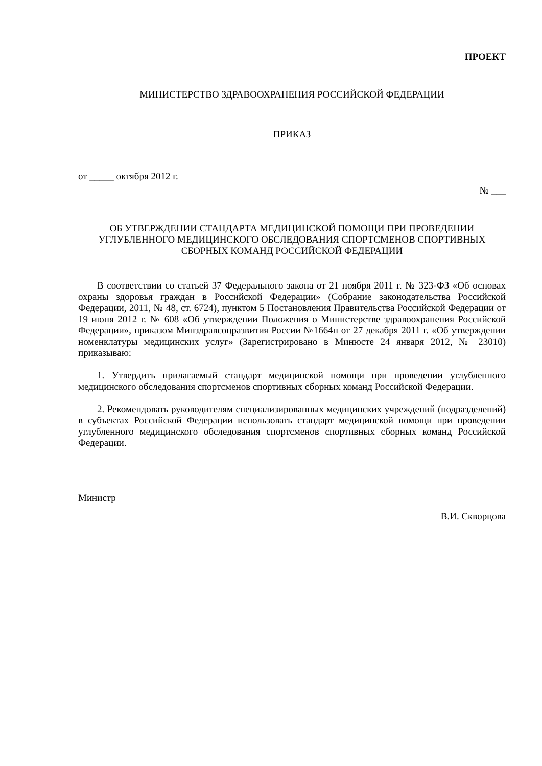ПРОЕКТ
МИНИСТЕРСТВО ЗДРАВООХРАНЕНИЯ РОССИЙСКОЙ ФЕДЕРАЦИИ
ПРИКАЗ
от _____ октября 2012 г.
№ ___
ОБ УТВЕРЖДЕНИИ СТАНДАРТА МЕДИЦИНСКОЙ ПОМОЩИ ПРИ ПРОВЕДЕНИИ УГЛУБЛЕННОГО МЕДИЦИНСКОГО ОБСЛЕДОВАНИЯ СПОРТСМЕНОВ СПОРТИВНЫХ СБОРНЫХ КОМАНД РОССИЙСКОЙ ФЕДЕРАЦИИ
В соответствии со статьей 37 Федерального закона от 21 ноября 2011 г. № 323-ФЗ «Об основах охраны здоровья граждан в Российской Федерации» (Собрание законодательства Российской Федерации, 2011, № 48, ст. 6724), пунктом 5 Постановления Правительства Российской Федерации от 19 июня 2012 г. № 608 «Об утверждении Положения о Министерстве здравоохранения Российской Федерации», приказом Минздравсоцразвития России №1664н от 27 декабря 2011 г. «Об утверждении номенклатуры медицинских услуг» (Зарегистрировано в Минюсте 24 января 2012, № 23010) приказываю:
1. Утвердить прилагаемый стандарт медицинской помощи при проведении углубленного медицинского обследования спортсменов спортивных сборных команд Российской Федерации.
2. Рекомендовать руководителям специализированных медицинских учреждений (подразделений) в субъектах Российской Федерации использовать стандарт медицинской помощи при проведении углубленного медицинского обследования спортсменов спортивных сборных команд Российской Федерации.
Министр
В.И. Скворцова